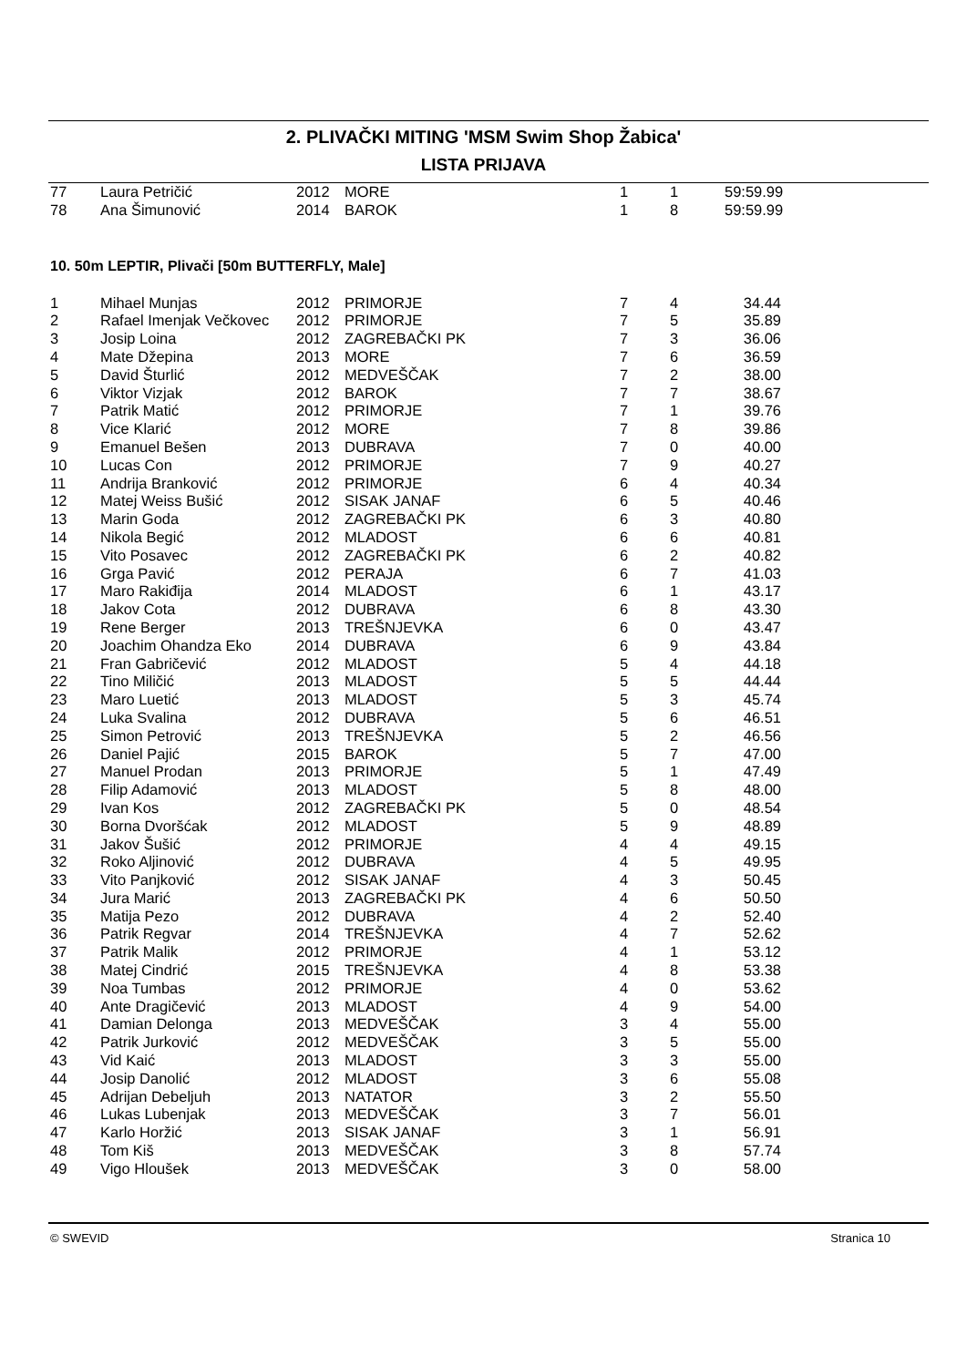2. PLIVAČKI MITING 'MSM Swim Shop Žabica'
LISTA PRIJAVA
| 77 | Laura Petričić | 2012 | MORE | 1 | 1 | 59:59.99 |
| 78 | Ana Šimunović | 2014 | BAROK | 1 | 8 | 59:59.99 |
10. 50m LEPTIR, Plivači [50m BUTTERFLY, Male]
| 1 | Mihael Munjas | 2012 | PRIMORJE | 7 | 4 | 34.44 |
| 2 | Rafael Imenjak Večkovec | 2012 | PRIMORJE | 7 | 5 | 35.89 |
| 3 | Josip Loina | 2012 | ZAGREBAČKI PK | 7 | 3 | 36.06 |
| 4 | Mate Džepina | 2013 | MORE | 7 | 6 | 36.59 |
| 5 | David Šturlić | 2012 | MEDVEŠČAK | 7 | 2 | 38.00 |
| 6 | Viktor Vizjak | 2012 | BAROK | 7 | 7 | 38.67 |
| 7 | Patrik Matić | 2012 | PRIMORJE | 7 | 1 | 39.76 |
| 8 | Vice Klarić | 2012 | MORE | 7 | 8 | 39.86 |
| 9 | Emanuel Bešen | 2013 | DUBRAVA | 7 | 0 | 40.00 |
| 10 | Lucas Con | 2012 | PRIMORJE | 7 | 9 | 40.27 |
| 11 | Andrija Branković | 2012 | PRIMORJE | 6 | 4 | 40.34 |
| 12 | Matej Weiss Bušić | 2012 | SISAK JANAF | 6 | 5 | 40.46 |
| 13 | Marin Goda | 2012 | ZAGREBAČKI PK | 6 | 3 | 40.80 |
| 14 | Nikola Begić | 2012 | MLADOST | 6 | 6 | 40.81 |
| 15 | Vito Posavec | 2012 | ZAGREBAČKI PK | 6 | 2 | 40.82 |
| 16 | Grga Pavić | 2012 | PERAJA | 6 | 7 | 41.03 |
| 17 | Maro Rakiđija | 2014 | MLADOST | 6 | 1 | 43.17 |
| 18 | Jakov Cota | 2012 | DUBRAVA | 6 | 8 | 43.30 |
| 19 | Rene Berger | 2013 | TREŠNJEVKA | 6 | 0 | 43.47 |
| 20 | Joachim Ohandza Eko | 2014 | DUBRAVA | 6 | 9 | 43.84 |
| 21 | Fran Gabričević | 2012 | MLADOST | 5 | 4 | 44.18 |
| 22 | Tino Miličić | 2013 | MLADOST | 5 | 5 | 44.44 |
| 23 | Maro Luetić | 2013 | MLADOST | 5 | 3 | 45.74 |
| 24 | Luka Svalina | 2012 | DUBRAVA | 5 | 6 | 46.51 |
| 25 | Simon Petrović | 2013 | TREŠNJEVKA | 5 | 2 | 46.56 |
| 26 | Daniel Pajić | 2015 | BAROK | 5 | 7 | 47.00 |
| 27 | Manuel Prodan | 2013 | PRIMORJE | 5 | 1 | 47.49 |
| 28 | Filip Adamović | 2013 | MLADOST | 5 | 8 | 48.00 |
| 29 | Ivan Kos | 2012 | ZAGREBAČKI PK | 5 | 0 | 48.54 |
| 30 | Borna Dvoršćak | 2012 | MLADOST | 5 | 9 | 48.89 |
| 31 | Jakov Šušić | 2012 | PRIMORJE | 4 | 4 | 49.15 |
| 32 | Roko Aljinović | 2012 | DUBRAVA | 4 | 5 | 49.95 |
| 33 | Vito Panjković | 2012 | SISAK JANAF | 4 | 3 | 50.45 |
| 34 | Jura Marić | 2013 | ZAGREBAČKI PK | 4 | 6 | 50.50 |
| 35 | Matija Pezo | 2012 | DUBRAVA | 4 | 2 | 52.40 |
| 36 | Patrik Regvar | 2014 | TREŠNJEVKA | 4 | 7 | 52.62 |
| 37 | Patrik Malik | 2012 | PRIMORJE | 4 | 1 | 53.12 |
| 38 | Matej Cindrić | 2015 | TREŠNJEVKA | 4 | 8 | 53.38 |
| 39 | Noa Tumbas | 2012 | PRIMORJE | 4 | 0 | 53.62 |
| 40 | Ante Dragičević | 2013 | MLADOST | 4 | 9 | 54.00 |
| 41 | Damian Delonga | 2013 | MEDVEŠČAK | 3 | 4 | 55.00 |
| 42 | Patrik Jurković | 2012 | MEDVEŠČAK | 3 | 5 | 55.00 |
| 43 | Vid Kaić | 2013 | MLADOST | 3 | 3 | 55.00 |
| 44 | Josip Danolić | 2012 | MLADOST | 3 | 6 | 55.08 |
| 45 | Adrijan Debeljuh | 2013 | NATATOR | 3 | 2 | 55.50 |
| 46 | Lukas Lubenjak | 2013 | MEDVEŠČAK | 3 | 7 | 56.01 |
| 47 | Karlo Horžić | 2013 | SISAK JANAF | 3 | 1 | 56.91 |
| 48 | Tom Kiš | 2013 | MEDVEŠČAK | 3 | 8 | 57.74 |
| 49 | Vigo Hloušek | 2013 | MEDVEŠČAK | 3 | 0 | 58.00 |
© SWEVID Stranica 10